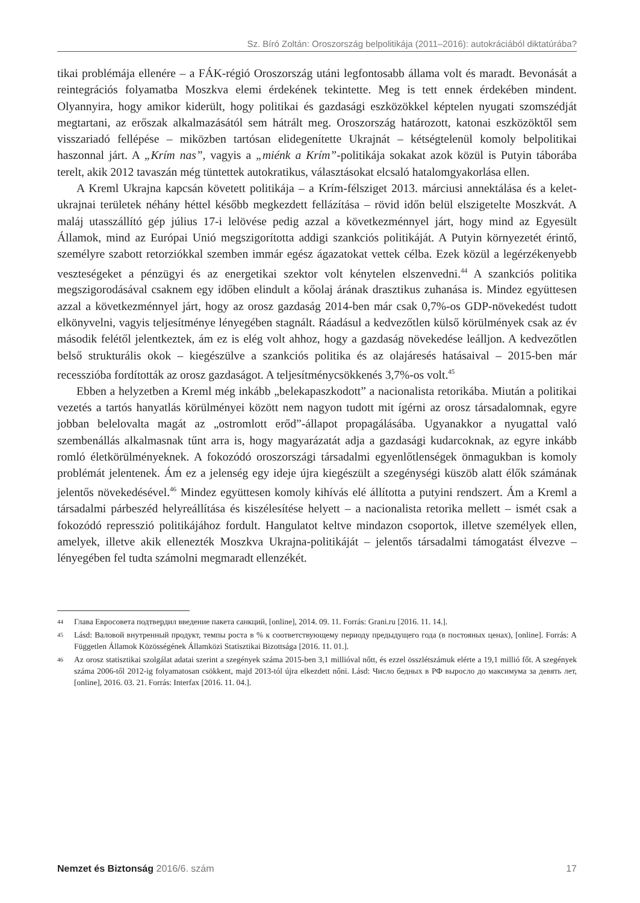Sz. Bíró Zoltán: Oroszország belpolitikája (2011–2016): autokráciából diktatúrába?
tikai problémája ellenére – a FÁK-régió Oroszország utáni legfontosabb állama volt és maradt. Bevonását a reintegrációs folyamatba Moszkva elemi érdekének tekintette. Meg is tett ennek érdekében mindent. Olyannyira, hogy amikor kiderült, hogy politikai és gazdasági eszközökkel képtelen nyugati szomszédját megtartani, az erőszak alkalmazásától sem hátrált meg. Oroszország határozott, katonai eszközöktől sem visszariadó fellépése – miközben tartósan elidegenítette Ukrajnát – kétségtelenül komoly belpolitikai haszonnal járt. A „Krím nas”, vagyis a „miénk a Krím”-politikája sokakat azok közül is Putyin táborába terelt, akik 2012 tavaszán még tüntettek autokratikus, választásokat elcsaló hatalomgyakorlása ellen.
A Kreml Ukrajna kapcsán követett politikája – a Krím-félsziget 2013. márciusi annektálása és a kelet-ukrajnai területek néhány héttel később megkezdett fellázítása – rövid időn belül elszigetelte Moszkvát. A maláj utasszállító gép július 17-i lelövése pedig azzal a következménnyel járt, hogy mind az Egyesült Államok, mind az Európai Unió megszigorította addigi szankciós politikáját. A Putyin környezetét érintő, személyre szabott retorziókkal szemben immár egész ágazatokat vettek célba. Ezek közül a legérzékenyebb veszteségeket a pénzügyi és az energetikai szektor volt kénytelen elszenvedni.<sup>44</sup> A szankciós politika megszigorodásával csaknem egy időben elindult a kőolaj árának drasztikus zuhanása is. Mindez együttesen azzal a következménnyel járt, hogy az orosz gazdaság 2014-ben már csak 0,7%-os GDP-növekedést tudott elkönyvelni, vagyis teljesítménye lényegében stagnált. Ráadásul a kedvezőtlen külső körülmények csak az év második felétől jelentkeztek, ám ez is elég volt ahhoz, hogy a gazdaság növekedése leálljon. A kedvezőtlen belső strukturális okok – kiegészülve a szankciós politika és az olajáresés hatásaival – 2015-ben már recesszióba fordították az orosz gazdaságot. A teljesítménycsökkenés 3,7%-os volt.<sup>45</sup>
Ebben a helyzetben a Kreml még inkább „belekapaszkodott” a nacionalista retorikába. Miután a politikai vezetés a tartós hanyatlás körülményei között nem nagyon tudott mit ígérni az orosz társadalomnak, egyre jobban belelovalta magát az „ostromlott erőd”-állapot propagálásába. Ugyanakkor a nyugattal való szembenállás alkalmasnak tűnt arra is, hogy magyarázatát adja a gazdasági kudarcoknak, az egyre inkább romló életkörülményeknek. A fokozódó oroszországi társadalmi egyenlőtlenségek önmagukban is komoly problémát jelentenek. Ám ez a jelenség egy ideje újra kiegészült a szegénységi küszöb alatt élők számának jelentős növekedésével.<sup>46</sup> Mindez együttesen komoly kihívás elé állította a putyini rendszert. Ám a Kreml a társadalmi párbeszéd helyreállítása és kiszélesítése helyett – a nacionalista retorika mellett – ismét csak a fokozódó represszió politikájához fordult. Hangulatot keltve mindazon csoportok, illetve személyek ellen, amelyek, illetve akik ellenezték Moszkva Ukrajna-politikáját – jelentős társadalmi támogatást élvezve – lényegében fel tudta számolni megmaradt ellenzékét.
44
Глава Евросовета подтвердил введение пакета санкций, [online], 2014. 09. 11. Forrás: Grani.ru [2016. 11. 14.].
45
Lásd: Валовой внутренный продукт, темпы роста в % к соответствующему периоду предыдущего года (в постояных ценах), [online]. Forrás: A Független Államok Közösségének Államközi Statisztikai Bizottsága [2016. 11. 01.].
46
Az orosz statisztikai szolgálat adatai szerint a szegények száma 2015-ben 3,1 millióval nőtt, és ezzel összlétszámuk elérte a 19,1 millió főt. A szegények száma 2006-től 2012-ig folyamatosan csökkent, majd 2013-tól újra elkezdett nőni. Lásd: Число бедных в РФ выросло до максимума за девять лет, [online], 2016. 03. 21. Forrás: Interfax [2016. 11. 04.].
Nemzet és Biztonság 2016/6. szám
17